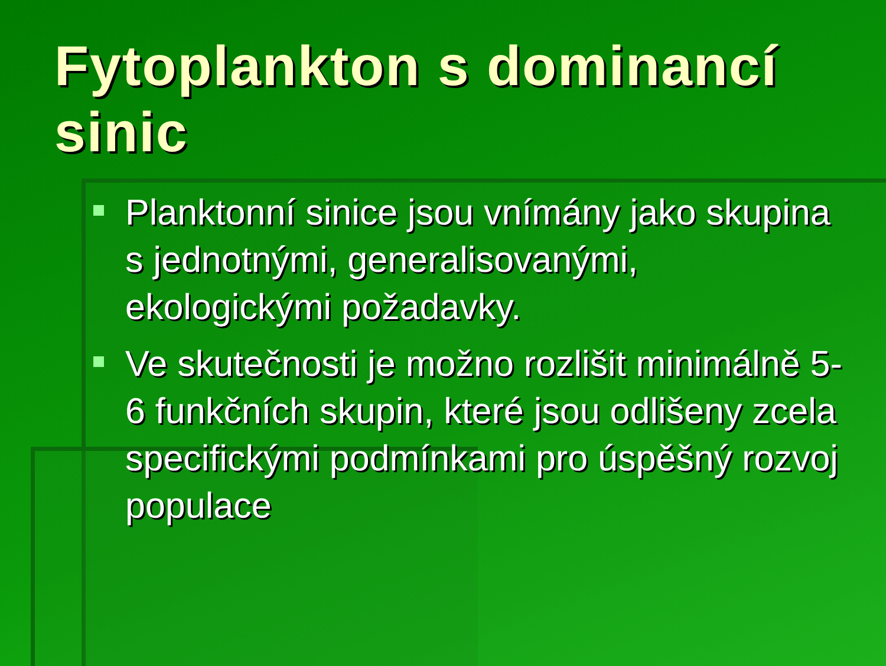Fytoplankton s dominancí sinic
Planktonní sinice jsou vnímány jako skupina s jednotnými, generalisovanými, ekologickými požadavky.
Ve skutečnosti je možno rozlišit minimálně 5-6 funkčních skupin, které jsou odlišeny zcela specifickými podmínkami pro úspěšný rozvoj populace